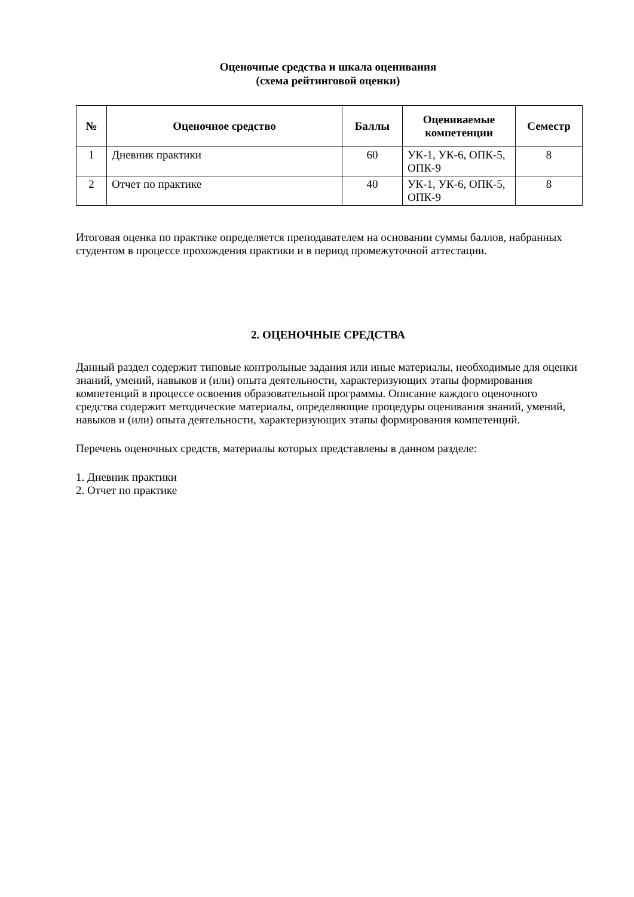Оценочные средства и шкала оценивания
(схема рейтинговой оценки)
| № | Оценочное средство | Баллы | Оцениваемые компетенции | Семестр |
| --- | --- | --- | --- | --- |
| 1 | Дневник практики | 60 | УК-1, УК-6, ОПК-5, ОПК-9 | 8 |
| 2 | Отчет по практике | 40 | УК-1, УК-6, ОПК-5, ОПК-9 | 8 |
Итоговая оценка по практике определяется преподавателем на основании суммы баллов, набранных студентом в процессе прохождения практики и в период промежуточной аттестации.
2. ОЦЕНОЧНЫЕ СРЕДСТВА
Данный раздел содержит типовые контрольные задания или иные материалы, необходимые для оценки знаний, умений, навыков и (или) опыта деятельности, характеризующих этапы формирования компетенций в процессе освоения образовательной программы. Описание каждого оценочного средства содержит методические материалы, определяющие процедуры оценивания знаний, умений, навыков и (или) опыта деятельности, характеризующих этапы формирования компетенций.
Перечень оценочных средств, материалы которых представлены в данном разделе:
1. Дневник практики
2. Отчет по практике